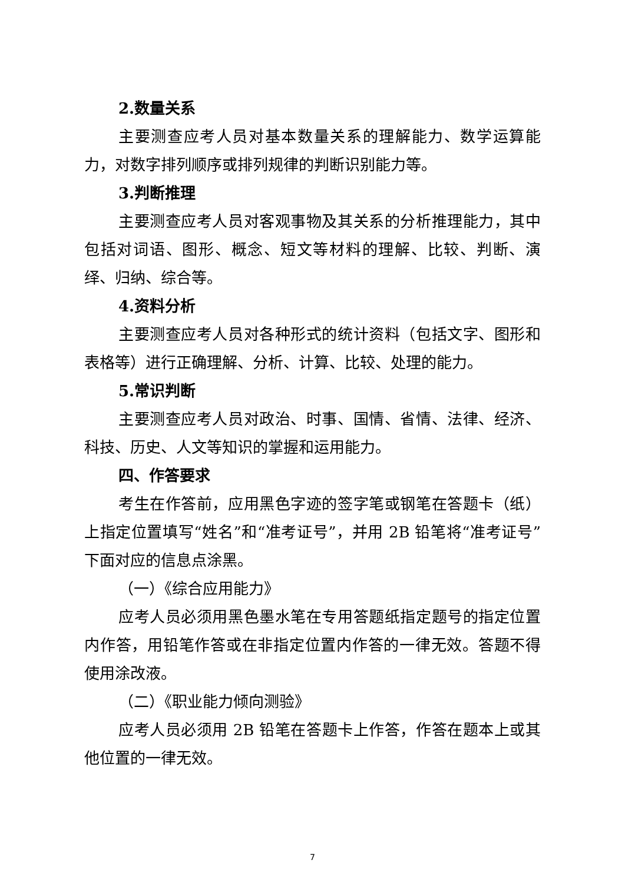2.数量关系
主要测查应考人员对基本数量关系的理解能力、数学运算能力，对数字排列顺序或排列规律的判断识别能力等。
3.判断推理
主要测查应考人员对客观事物及其关系的分析推理能力，其中包括对词语、图形、概念、短文等材料的理解、比较、判断、演绎、归纳、综合等。
4.资料分析
主要测查应考人员对各种形式的统计资料（包括文字、图形和表格等）进行正确理解、分析、计算、比较、处理的能力。
5.常识判断
主要测查应考人员对政治、时事、国情、省情、法律、经济、科技、历史、人文等知识的掌握和运用能力。
四、作答要求
考生在作答前，应用黑色字迹的签字笔或钢笔在答题卡（纸）上指定位置填写“姓名”和“准考证号”，并用 2B 铅笔将“准考证号”下面对应的信息点涂黑。
（一）《综合应用能力》
应考人员必须用黑色墨水笔在专用答题纸指定题号的指定位置内作答，用铅笔作答或在非指定位置内作答的一律无效。答题不得使用涂改液。
（二）《职业能力倾向测验》
应考人员必须用 2B 铅笔在答题卡上作答，作答在题本上或其他位置的一律无效。
7